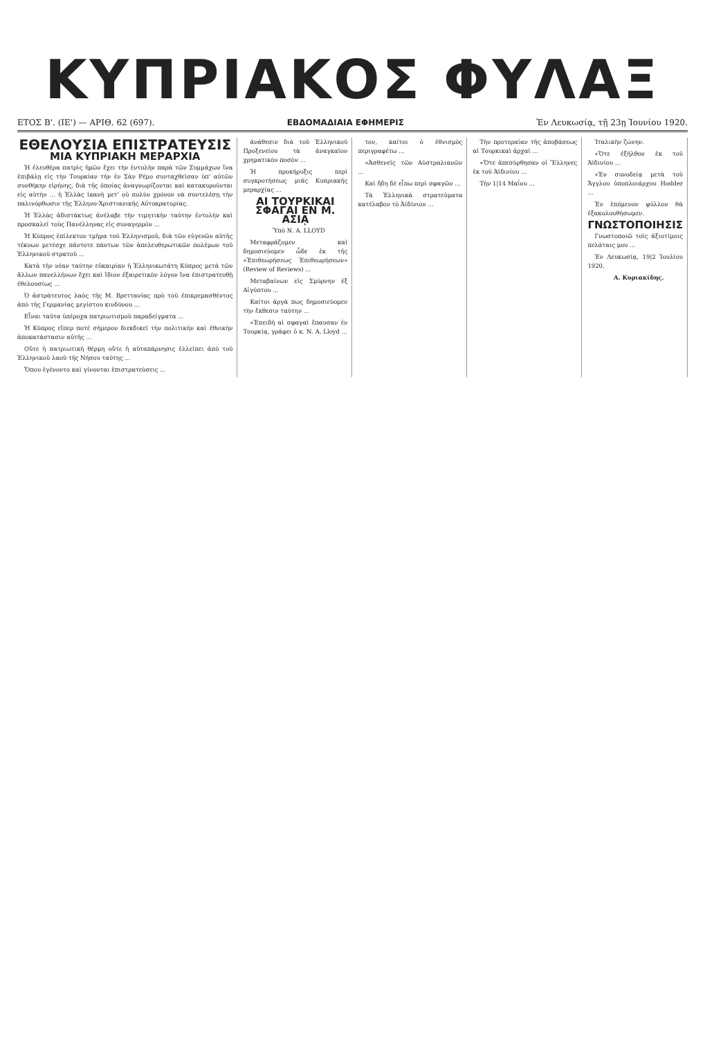ΚΥΠΡΙΑΚΟΣ ΦΥΛΑΞ
ΕΤΟΣ Β'. (ΙΕ') — ΑΡΙΘ. 62 (697). ΕΒΔΟΜΑΔΙΑΙΑ ΕΦΗΜΕΡΙΣ Ἐν Λευκωσίᾳ, τῇ 23ῃ Ἰουνίου 1920.
ΕΘΕΛΟΥΣΙΑ ΕΠΙΣΤΡΑΤΕΥΣΙΣ
ΜΙΑ ΚΥΠΡΙΑΚΗ ΜΕΡΑΡΧΙΑ
Ἡ ἐλευθέρα πατρὶς ἡμῶν ἔχει τὴν ἐντολὴν παρὰ τῶν Συμμάχων ἵνα ἐπιβάλῃ εἰς τὴν Τουρκίαν τὴν ἐν Σὰν Ρέμο συνταχθεῖσαν ὑπ' αὐτῶν συνθήκην εἰρήνης, διὰ τῆς ὁποίας ἀναγνωρίζονται καὶ κατακυροῦνται εἰς αὐτὴν ... ἡ Ἑλλὰς ἱκανὴ μετ' οὐ πολὺν χρόνον νὰ συντελέσῃ τὴν παλινόρθωσιν τῆς Ἑλληνο-Χριστιανικῆς Αὐτοκρατορίας.
Ἡ Ἑλλὰς ἀδιστάκτως ἀνέλαβε τὴν τιμητικὴν ταύτην ἐντολὴν καὶ προσκαλεῖ τοὺς Πανέλληνας εἰς συναγερμὸν ...
Ἡ Κύπρος ἐπίλεκτον τμῆμα τοῦ Ἑλληνισμοῦ, διὰ τῶν εὐγενῶν αὐτῆς τέκνων μετέσχε πάντοτε πάντων τῶν ἀπελευθερωτικῶν πολέμων τοῦ Ἑλληνικοῦ στρατοῦ ...
Κατὰ τὴν νέαν ταύτην εὐκαιρίαν ἡ Ἑλληνικωτάτη Κύπρος μετὰ τῶν ἄλλων πανελλήνων ἔχει καὶ ἴδιον ἐξαιρετικὸν λόγον ἵνα ἐπιστρατευθῇ ἐθελουσίως ...
Ὁ ἀστράτευτος λαὸς τῆς Μ. Βρεττανίας πρὸ τοῦ ἐπικρεμασθέντος ἀπὸ τῆς Γερμανίας μεγίστου κινδύνου ...
Εἶναι ταῦτα ὑπέροχα πατριωτισμοῦ παραδείγματα ...
Ἡ Κύπρος εἴπερ ποτὲ σήμερον διεκδικεῖ τὴν πολιτικὴν καὶ ἐθνικὴν ἀποκατάστασιν αὐτῆς ...
Οὔτε ἡ πατριωτικὴ θέρμη οὔτε ἡ αὐταπάρνησις ἐλλείπει ἀπὸ τοῦ Ἑλληνικοῦ λαοῦ τῆς Νήσου ταύτης ...
Ὅπου ἐγένοντο καὶ γίνονται ἐπιστρατεύσεις ...
ἀνάθεσιν διὰ τοῦ Ἑλληνικοῦ Προξενείου τὰ ἀναγκαῖον χρηματικὸν ποσὸν ...
Ἡ προκήρυξις περὶ συγκροτήσεως μιᾶς Κυπριακῆς μεραρχίας ...
ΑΙ ΤΟΥΡΚΙΚΑΙ ΣΦΑΓΑΙ ΕΝ Μ. ΑΣΙᾼ
Ὑπὸ Ν. Α. LLOYD
Μεταφράζομεν καὶ δημοσιεύομεν ὧδε ἐκ τῆς «Ἐπιθεωρήσεως Ἐπιθεωρήσεων» (Review of Reviews) ...
Μεταβαίνων εἰς Σμύρνην ἐξ Αἰγύπτου ...
Καίτοι ἀργὰ πως δημοσιεύομεν τὴν ἔκθεσιν ταύτην ...
«Ἐπειδὴ αἱ σφαγαὶ ἔπαυσαν ἐν Τουρκίᾳ, γράφει ὁ κ. Ν. Α. Lloyd ...
τον, καίτοι ὁ ἐθνισμὸς περιγραφέτω ...
«Ἀσθενεῖς τῶν Αὐστραλιανῶν ...
Καὶ ἤδη δὲ εἶπω περὶ σφαγῶν ...
Τὰ Ἑλληνικὰ στρατεύματα κατέλαβον τὸ Ἀϊδίνιον ...
Τὴν προτεραίαν τῆς ἀποβάσεως αἱ Τουρκικαὶ ἀρχαὶ ...
«Ὅτε ἀπεσύρθησαν οἱ Ἕλληνες ἐκ τοῦ Ἀϊδινίου ...
Τὴν 1|14 Μαΐου ...
Ἰταλικὴν ζώνην.
«Ὅτε ἐξῆλθον ἐκ τοῦ Ἀϊδινίου ...
«Ἐν συνοδείᾳ μετὰ τοῦ Ἄγγλου ὑποπλοιάρχου Hodder ...
Ἐν ἐπόμενον φύλλον θὰ ἐξακολουθήσωμεν.
ΓΝΩΣΤΟΠΟΙΗΣΙΣ
Γνωστοποιῶ τοῖς ἀξιοτίμοις πελάταις μου ...
Ἐν Λευκωσίᾳ, 19|2 Ἰουλίου 1920.
Α. Κυριακίδης.